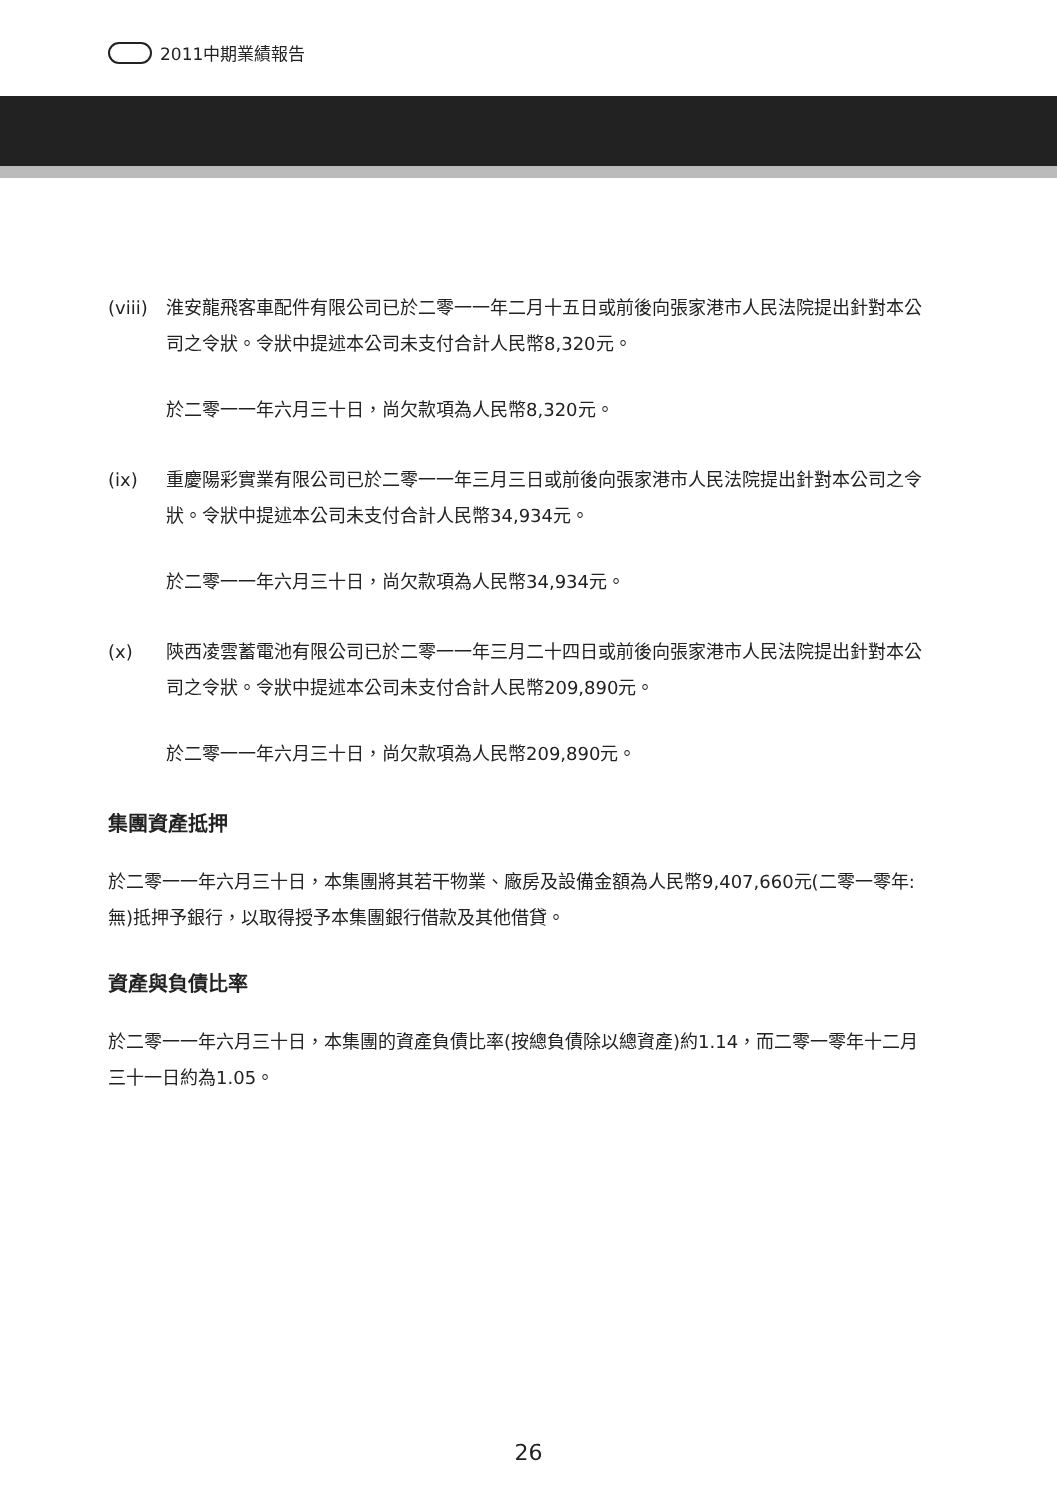2011中期業績報告
(viii)
淮安龍飛客車配件有限公司已於二零一一年二月十五日或前後向張家港市人民法院提出針對本公司之令狀。令狀中提述本公司未支付合計人民幣8,320元。
於二零一一年六月三十日，尚欠款項為人民幣8,320元。
(ix) 重慶陽彩實業有限公司已於二零一一年三月三日或前後向張家港市人民法院提出針對本公司之令狀。令狀中提述本公司未支付合計人民幣34,934元。
於二零一一年六月三十日，尚欠款項為人民幣34,934元。
(x) 陝西凌雲蓄電池有限公司已於二零一一年三月二十四日或前後向張家港市人民法院提出針對本公司之令狀。令狀中提述本公司未支付合計人民幣209,890元。
於二零一一年六月三十日，尚欠款項為人民幣209,890元。
集團資產抵押
於二零一一年六月三十日，本集團將其若干物業、廠房及設備金額為人民幣9,407,660元(二零一零年:無)抵押予銀行，以取得授予本集團銀行借款及其他借貸。
資產與負債比率
於二零一一年六月三十日，本集團的資產負債比率(按總負債除以總資產)約1.14，而二零一零年十二月三十一日約為1.05。
26